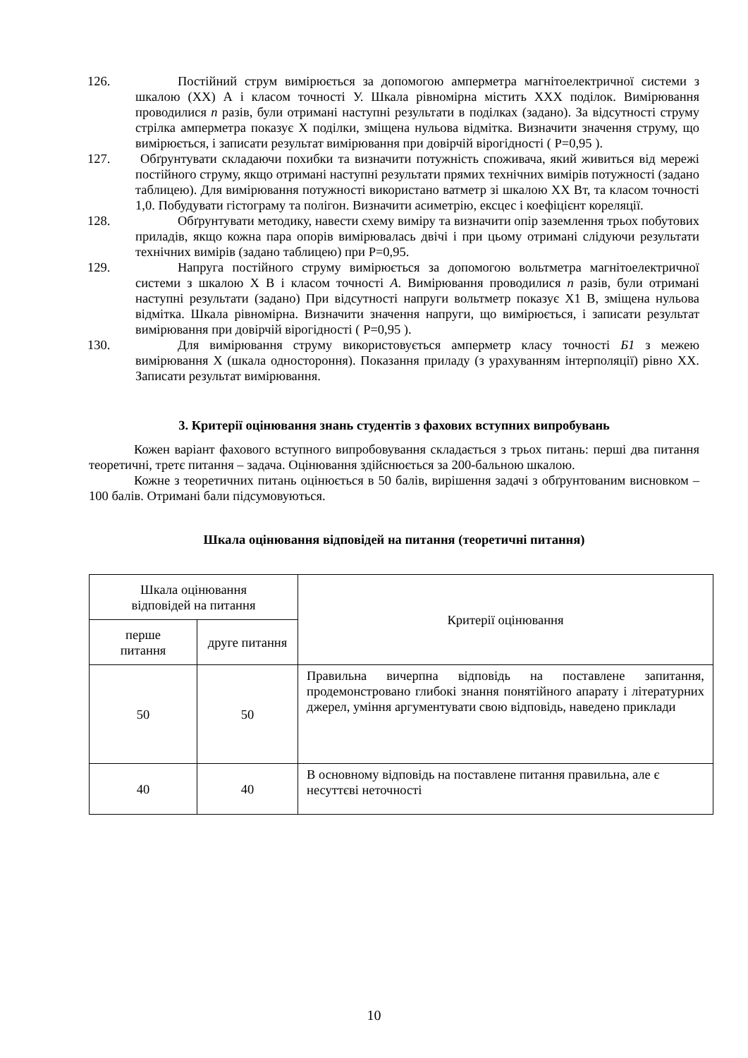126. Постійний струм вимірюється за допомогою амперметра магнітоелектричної системи з шкалою (ХХ) А і класом точності У. Шкала рівномірна містить ХХХ поділок. Вимірювання проводилися n разів, були отримані наступні результати в поділках (задано). За відсутності струму стрілка амперметра показує Х поділки, зміщена нульова відмітка. Визначити значення струму, що вимірюється, і записати результат вимірювання при довірчій вірогідності ( Р=0,95 ).
127. Обґрунтувати складаючи похибки та визначити потужність споживача, який живиться від мережі постійного струму, якщо отримані наступні результати прямих технічних вимірів потужності (задано таблицею). Для вимірювання потужності використано ватметр зі шкалою ХХ Вт, та класом точності 1,0. Побудувати гістограму та полігон. Визначити асиметрію, ексцес і коефіцієнт кореляції.
128. Обґрунтувати методику, навести схему виміру та визначити опір заземлення трьох побутових приладів, якщо кожна пара опорів вимірювалась двічі і при цьому отримані слідуючи результати технічних вимірів (задано таблицею) при Р=0,95.
129. Напруга постійного струму вимірюється за допомогою вольтметра магнітоелектричної системи з шкалою Х В і класом точності А. Вимірювання проводилися n разів, були отримані наступні результати (задано) При відсутності напруги вольтметр показує Х1 В, зміщена нульова відмітка. Шкала рівномірна. Визначити значення напруги, що вимірюється, і записати результат вимірювання при довірчій вірогідності ( Р=0,95 ).
130. Для вимірювання струму використовується амперметр класу точності Б1 з межею вимірювання Х (шкала одностороння). Показання приладу (з урахуванням інтерполяції) рівно ХХ. Записати результат вимірювання.
3. Критерії оцінювання знань студентів з фахових вступних випробувань
Кожен варіант фахового вступного випробовування складається з трьох питань: перші два питання теоретичні, третє питання – задача. Оцінювання здійснюється за 200-бальною шкалою.
Кожне з теоретичних питань оцінюється в 50 балів, вирішення задачі з обґрунтованим висновком – 100 балів. Отримані бали підсумовуються.
Шкала оцінювання відповідей на питання (теоретичні питання)
| Шкала оцінювання відповідей на питання | | Критерії оцінювання |
| --- | --- | --- |
| перше питання | друге питання | |
| 50 | 50 | Правильна вичерпна відповідь на поставлене запитання, продемонстровано глибокі знання понятійного апарату і літературних джерел, уміння аргументувати свою відповідь, наведено приклади |
| 40 | 40 | В основному відповідь на поставлене питання правильна, але є несуттєві неточності |
10